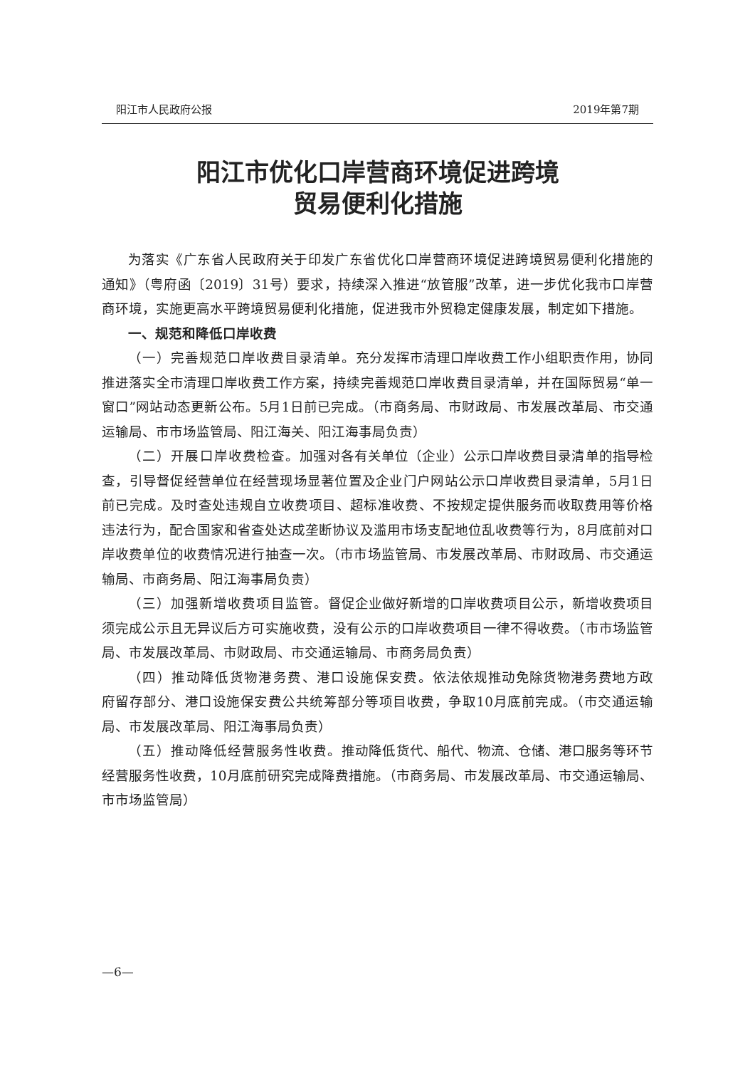阳江市人民政府公报 2019年第7期
阳江市优化口岸营商环境促进跨境
贸易便利化措施
为落实《广东省人民政府关于印发广东省优化口岸营商环境促进跨境贸易便利化措施的通知》（粤府函〔2019〕31号）要求，持续深入推进“放管服”改革，进一步优化我市口岸营商环境，实施更高水平跨境贸易便利化措施，促进我市外贸稳定健康发展，制定如下措施。
一、规范和降低口岸收费
（一）完善规范口岸收费目录清单。充分发挥市清理口岸收费工作小组职责作用，协同推进落实全市清理口岸收费工作方案，持续完善规范口岸收费目录清单，并在国际贸易“单一窗口”网站动态更新公布。5月1日前已完成。（市商务局、市财政局、市发展改革局、市交通运输局、市市场监管局、阳江海关、阳江海事局负责）
（二）开展口岸收费检查。加强对各有关单位（企业）公示口岸收费目录清单的指导检查，引导督促经营单位在经营现场显著位置及企业门户网站公示口岸收费目录清单，5月1日前已完成。及时查处违规自立收费项目、超标准收费、不按规定提供服务而收取费用等价格违法行为，配合国家和省查处达成垄断协议及滥用市场支配地位乱收费等行为，8月底前对口岸收费单位的收费情况进行抽查一次。（市市场监管局、市发展改革局、市财政局、市交通运输局、市商务局、阳江海事局负责）
（三）加强新增收费项目监管。督促企业做好新增的口岸收费项目公示，新增收费项目须完成公示且无异议后方可实施收费，没有公示的口岸收费项目一律不得收费。（市市场监管局、市发展改革局、市财政局、市交通运输局、市商务局负责）
（四）推动降低货物港务费、港口设施保安费。依法依规推动免除货物港务费地方政府留存部分、港口设施保安费公共统筹部分等项目收费，争取10月底前完成。（市交通运输局、市发展改革局、阳江海事局负责）
（五）推动降低经营服务性收费。推动降低货代、船代、物流、仓储、港口服务等环节经营服务性收费，10月底前研究完成降费措施。（市商务局、市发展改革局、市交通运输局、市市场监管局）
—6—